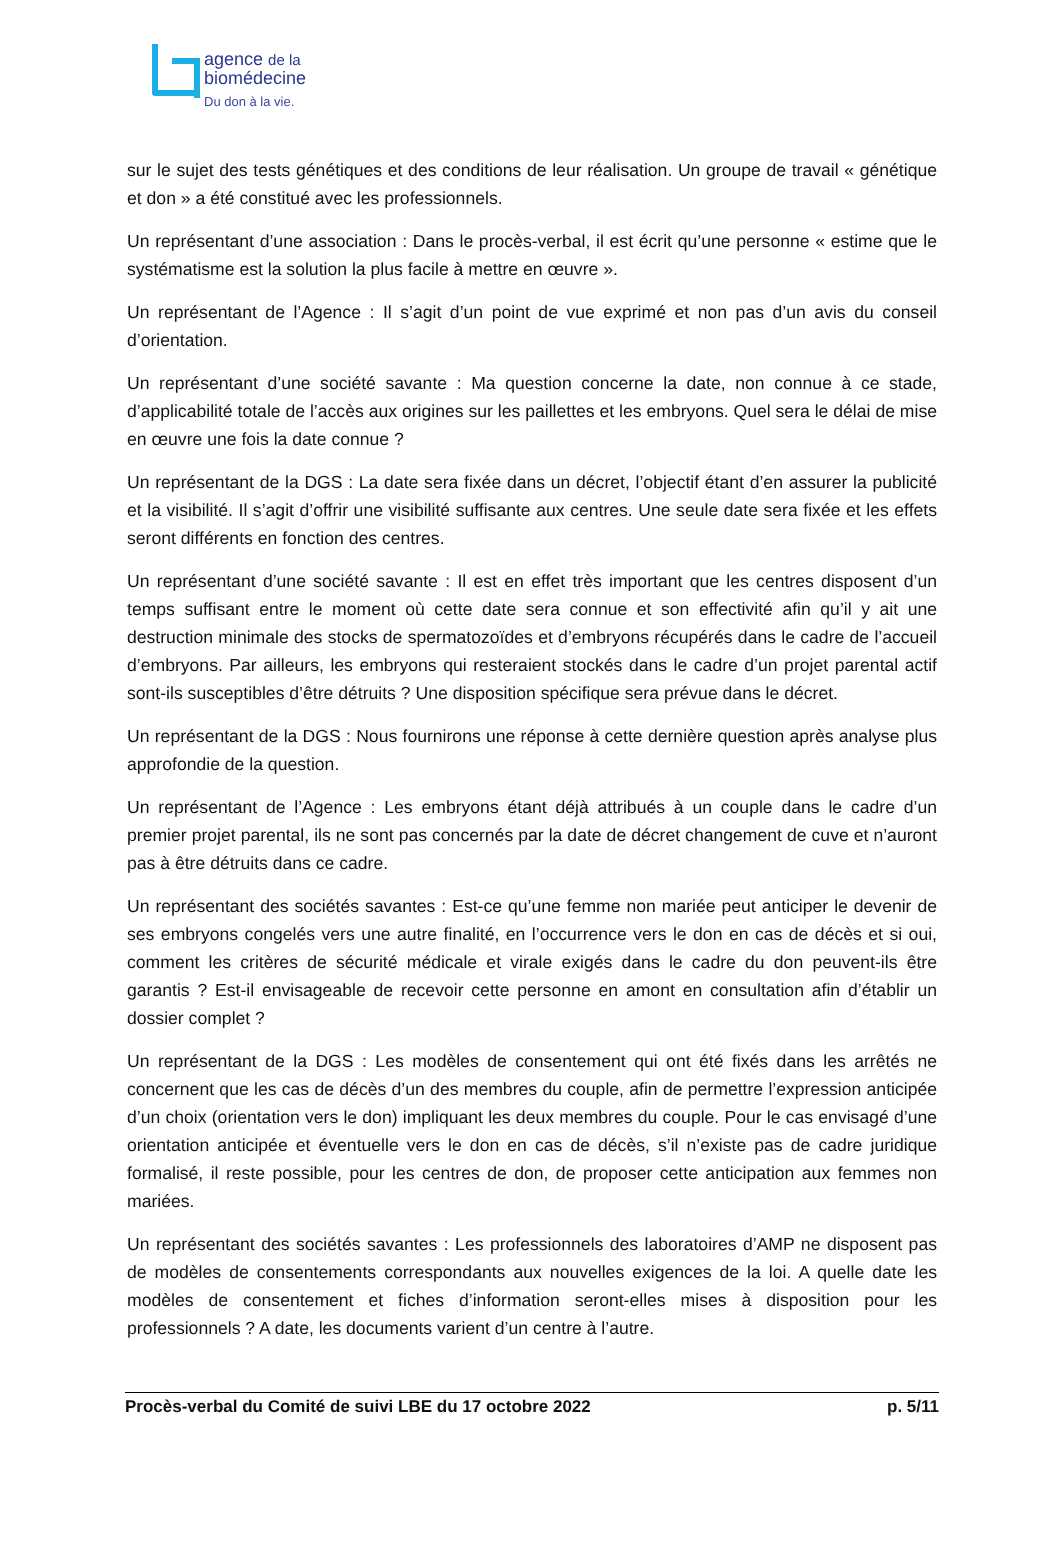agence de la
biomédecine
Du don à la vie.
sur le sujet des tests génétiques et des conditions de leur réalisation. Un groupe de travail « génétique et don » a été constitué avec les professionnels.
Un représentant d’une association : Dans le procès-verbal, il est écrit qu’une personne « estime que le systématisme est la solution la plus facile à mettre en œuvre ».
Un représentant de l’Agence : Il s’agit d’un point de vue exprimé et non pas d’un avis du conseil d’orientation.
Un représentant d’une société savante : Ma question concerne la date, non connue à ce stade, d’applicabilité totale de l’accès aux origines sur les paillettes et les embryons. Quel sera le délai de mise en œuvre une fois la date connue ?
Un représentant de la DGS : La date sera fixée dans un décret, l’objectif étant d’en assurer la publicité et la visibilité. Il s’agit d’offrir une visibilité suffisante aux centres. Une seule date sera fixée et les effets seront différents en fonction des centres.
Un représentant d’une société savante : Il est en effet très important que les centres disposent d’un temps suffisant entre le moment où cette date sera connue et son effectivité afin qu’il y ait une destruction minimale des stocks de spermatozoïdes et d’embryons récupérés dans le cadre de l’accueil d’embryons. Par ailleurs, les embryons qui resteraient stockés dans le cadre d’un projet parental actif sont-ils susceptibles d’être détruits ? Une disposition spécifique sera prévue dans le décret.
Un représentant de la DGS : Nous fournirons une réponse à cette dernière question après analyse plus approfondie de la question.
Un représentant de l’Agence : Les embryons étant déjà attribués à un couple dans le cadre d’un premier projet parental, ils ne sont pas concernés par la date de décret changement de cuve et n’auront pas à être détruits dans ce cadre.
Un représentant des sociétés savantes : Est-ce qu’une femme non mariée peut anticiper le devenir de ses embryons congelés vers une autre finalité, en l’occurrence vers le don en cas de décès et si oui, comment les critères de sécurité médicale et virale exigés dans le cadre du don peuvent-ils être garantis ? Est-il envisageable de recevoir cette personne en amont en consultation afin d’établir un dossier complet ?
Un représentant de la DGS : Les modèles de consentement qui ont été fixés dans les arrêtés ne concernent que les cas de décès d’un des membres du couple, afin de permettre l’expression anticipée d’un choix (orientation vers le don) impliquant les deux membres du couple. Pour le cas envisagé d’une orientation anticipée et éventuelle vers le don en cas de décès, s’il n’existe pas de cadre juridique formalisé, il reste possible, pour les centres de don, de proposer cette anticipation aux femmes non mariées.
Un représentant des sociétés savantes : Les professionnels des laboratoires d’AMP ne disposent pas de modèles de consentements correspondants aux nouvelles exigences de la loi. A quelle date les modèles de consentement et fiches d’information seront-elles mises à disposition pour les professionnels ? A date, les documents varient d’un centre à l’autre.
Procès-verbal du Comité de suivi LBE du 17 octobre 2022 p. 5/11